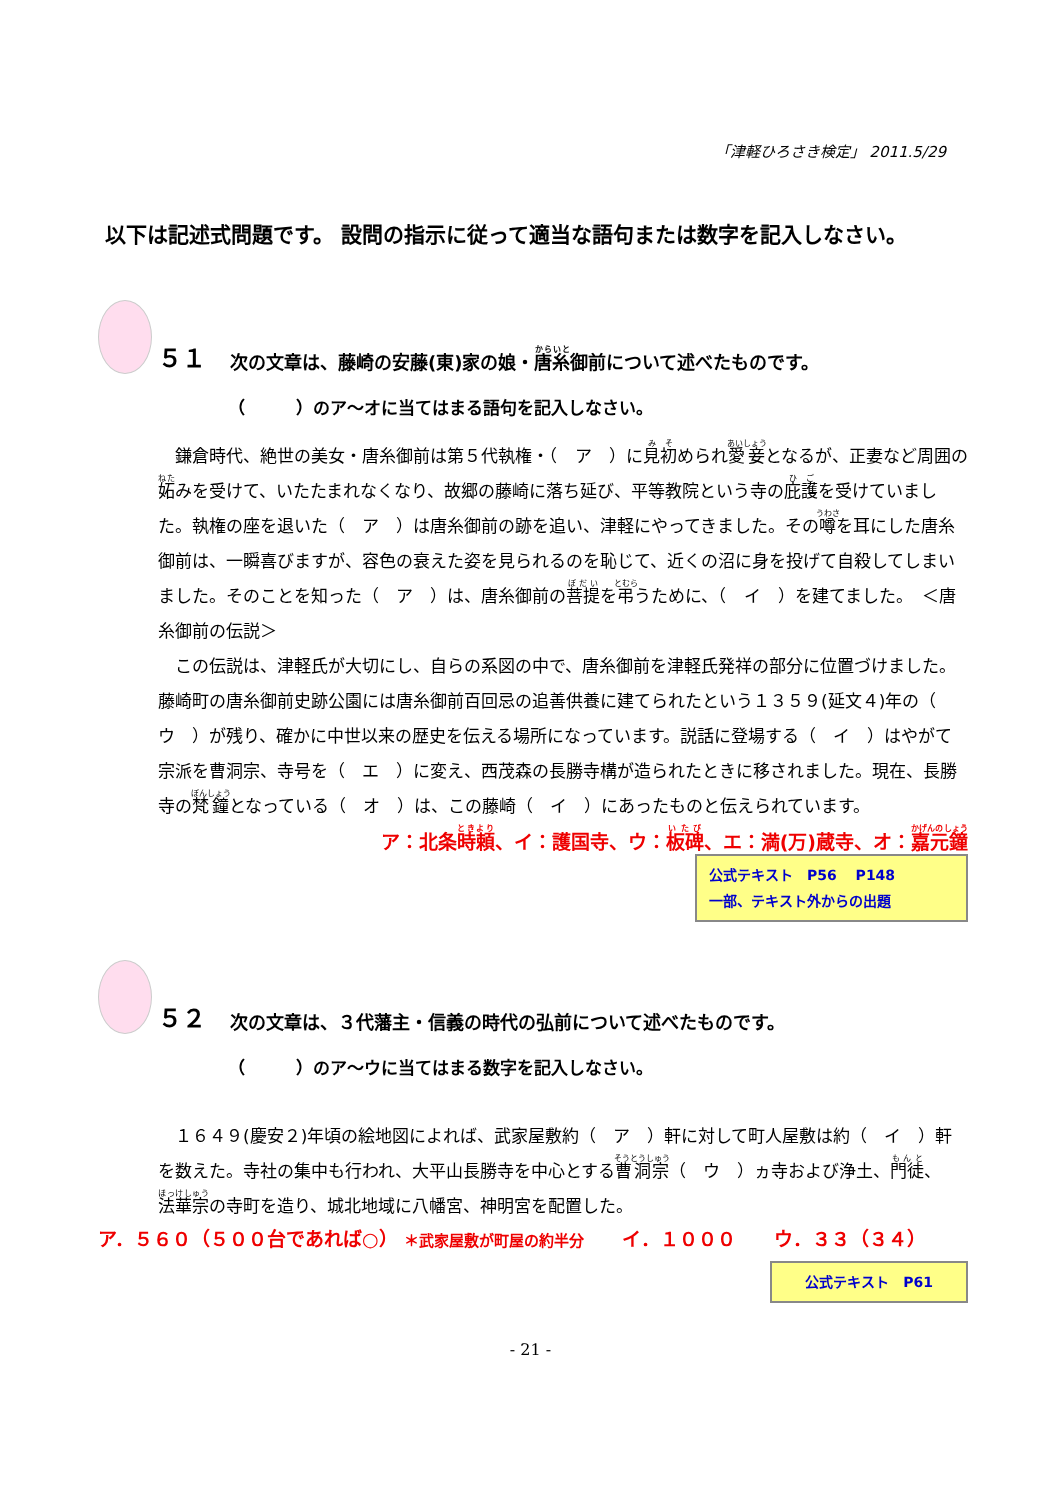「津軽ひろさき検定」 2011.5/29
以下は記述式問題です。 設問の指示に従って適当な語句または数字を記入しなさい。
５１ 次の文章は、藤崎の安藤(東)家の娘・ 唐糸 御前について述べたものです。
（　　　）のア～オに当てはまる語句を記入しなさい。
　鎌倉時代、絶世の美女・唐糸御前は第５代執権・（　ア　）に見初められ愛妾となるが、正妻など周囲の妬みを受けて、いたたまれなくなり、故郷の藤崎に落ち延び、平等教院という寺の庇護を受けていました。執権の座を退いた（　ア　）は唐糸御前の跡を追い、津軽にやってきました。その噂を耳にした唐糸御前は、一瞬喜びますが、容色の衰えた姿を見られるのを恥じて、近くの沼に身を投げて自殺してしまいました。そのことを知った（　ア　）は、唐糸御前の菩提を弔うために、（　イ　）を建てました。　＜唐糸御前の伝説＞
　この伝説は、津軽氏が大切にし、自らの系図の中で、唐糸御前を津軽氏発祥の部分に位置づけました。藤崎町の唐糸御前史跡公園には唐糸御前百回忌の追善供養に建てられたという１３５９(延文４)年の（　ウ　）が残り、確かに中世以来の歴史を伝える場所になっています。説話に登場する（　イ　）はやがて宗派を曹洞宗、寺号を（　エ　）に変え、西茂森の長勝寺構が造られたときに移されました。現在、長勝寺の梵鐘となっている（　オ　）は、この藤崎（　イ　）にあったものと伝えられています。
ア：北条時頼、イ：護国寺、ウ：板碑、エ：満(万)蔵寺、オ：嘉元鐘
公式テキスト　P56　 P148
一部、テキスト外からの出題
５２ 次の文章は、３代藩主・信義の時代の弘前について述べたものです。
（　　　）のア～ウに当てはまる数字を記入しなさい。
　１６４９(慶安２)年頃の絵地図によれば、武家屋敷約（　ア　）軒に対して町人屋敷は約（　イ　）軒を数えた。寺社の集中も行われ、大平山長勝寺を中心とする曹洞宗（　ウ　）ヵ寺および浄土、門徒、法華宗の寺町を造り、城北地域に八幡宮、神明宮を配置した。
ア．５６０（５００台であれば○） ＊武家屋敷が町屋の約半分　　イ．１０００　　ウ．３３（３４）
公式テキスト　P61
- 21 -